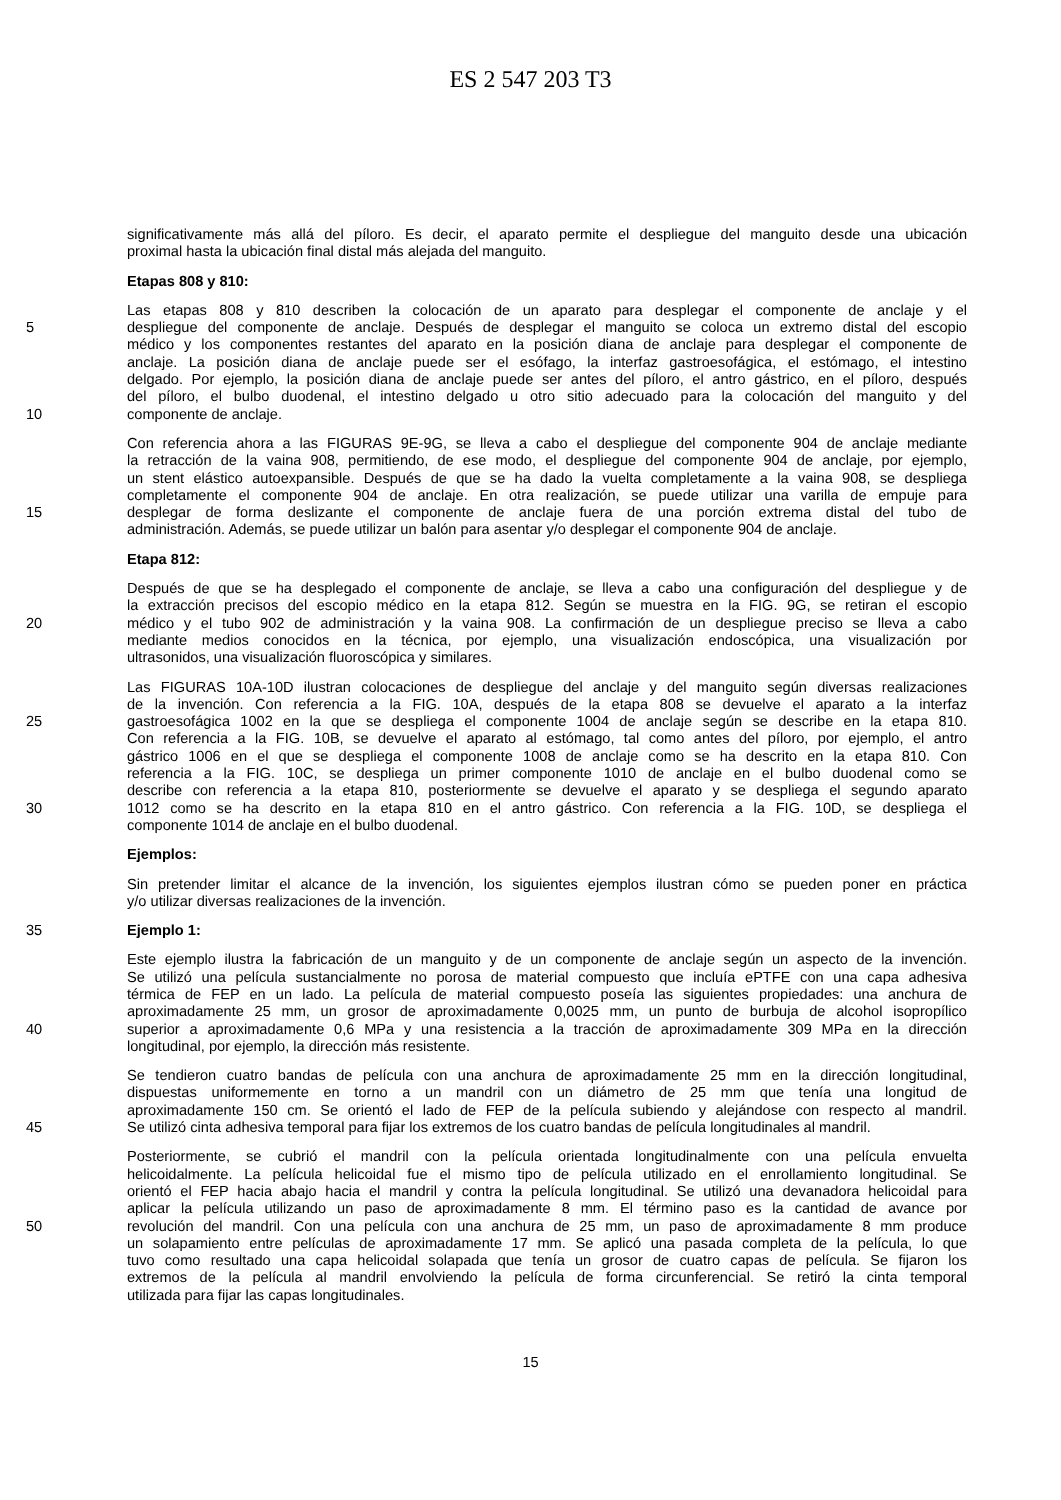ES 2 547 203 T3
significativamente más allá del píloro. Es decir, el aparato permite el despliegue del manguito desde una ubicación
proximal hasta la ubicación final distal más alejada del manguito.
Etapas 808 y 810:
Las etapas 808 y 810 describen la colocación de un aparato para desplegar el componente de anclaje y el
5 despliegue del componente de anclaje. Después de desplegar el manguito se coloca un extremo distal del escopio
médico y los componentes restantes del aparato en la posición diana de anclaje para desplegar el componente de
anclaje. La posición diana de anclaje puede ser el esófago, la interfaz gastroesofágica, el estómago, el intestino
delgado. Por ejemplo, la posición diana de anclaje puede ser antes del píloro, el antro gástrico, en el píloro, después
del píloro, el bulbo duodenal, el intestino delgado u otro sitio adecuado para la colocación del manguito y del
10 componente de anclaje.
Con referencia ahora a las FIGURAS 9E-9G, se lleva a cabo el despliegue del componente 904 de anclaje mediante
la retracción de la vaina 908, permitiendo, de ese modo, el despliegue del componente 904 de anclaje, por ejemplo,
un stent elástico autoexpansible. Después de que se ha dado la vuelta completamente a la vaina 908, se despliega
completamente el componente 904 de anclaje. En otra realización, se puede utilizar una varilla de empuje para
15 desplegar de forma deslizante el componente de anclaje fuera de una porción extrema distal del tubo de
administración. Además, se puede utilizar un balón para asentar y/o desplegar el componente 904 de anclaje.
Etapa 812:
Después de que se ha desplegado el componente de anclaje, se lleva a cabo una configuración del despliegue y de
la extracción precisos del escopio médico en la etapa 812. Según se muestra en la FIG. 9G, se retiran el escopio
20 médico y el tubo 902 de administración y la vaina 908. La confirmación de un despliegue preciso se lleva a cabo
mediante medios conocidos en la técnica, por ejemplo, una visualización endoscópica, una visualización por
ultrasonidos, una visualización fluoroscópica y similares.
Las FIGURAS 10A-10D ilustran colocaciones de despliegue del anclaje y del manguito según diversas realizaciones
de la invención. Con referencia a la FIG. 10A, después de la etapa 808 se devuelve el aparato a la interfaz
25 gastroesofágica 1002 en la que se despliega el componente 1004 de anclaje según se describe en la etapa 810.
Con referencia a la FIG. 10B, se devuelve el aparato al estómago, tal como antes del píloro, por ejemplo, el antro
gástrico 1006 en el que se despliega el componente 1008 de anclaje como se ha descrito en la etapa 810. Con
referencia a la FIG. 10C, se despliega un primer componente 1010 de anclaje en el bulbo duodenal como se
describe con referencia a la etapa 810, posteriormente se devuelve el aparato y se despliega el segundo aparato
30 1012 como se ha descrito en la etapa 810 en el antro gástrico. Con referencia a la FIG. 10D, se despliega el
componente 1014 de anclaje en el bulbo duodenal.
Ejemplos:
Sin pretender limitar el alcance de la invención, los siguientes ejemplos ilustran cómo se pueden poner en práctica
y/o utilizar diversas realizaciones de la invención.
35 Ejemplo 1:
Este ejemplo ilustra la fabricación de un manguito y de un componente de anclaje según un aspecto de la invención.
Se utilizó una película sustancialmente no porosa de material compuesto que incluía ePTFE con una capa adhesiva
térmica de FEP en un lado. La película de material compuesto poseía las siguientes propiedades: una anchura de
aproximadamente 25 mm, un grosor de aproximadamente 0,0025 mm, un punto de burbuja de alcohol isopropílico
40 superior a aproximadamente 0,6 MPa y una resistencia a la tracción de aproximadamente 309 MPa en la dirección
longitudinal, por ejemplo, la dirección más resistente.
Se tendieron cuatro bandas de película con una anchura de aproximadamente 25 mm en la dirección longitudinal,
dispuestas uniformemente en torno a un mandril con un diámetro de 25 mm que tenía una longitud de
aproximadamente 150 cm. Se orientó el lado de FEP de la película subiendo y alejándose con respecto al mandril.
45 Se utilizó cinta adhesiva temporal para fijar los extremos de los cuatro bandas de película longitudinales al mandril.
Posteriormente, se cubrió el mandril con la película orientada longitudinalmente con una película envuelta
helicoidalmente. La película helicoidal fue el mismo tipo de película utilizado en el enrollamiento longitudinal. Se
orientó el FEP hacia abajo hacia el mandril y contra la película longitudinal. Se utilizó una devanadora helicoidal para
aplicar la película utilizando un paso de aproximadamente 8 mm. El término paso es la cantidad de avance por
50 revolución del mandril. Con una película con una anchura de 25 mm, un paso de aproximadamente 8 mm produce
un solapamiento entre películas de aproximadamente 17 mm. Se aplicó una pasada completa de la película, lo que
tuvo como resultado una capa helicoidal solapada que tenía un grosor de cuatro capas de película. Se fijaron los
extremos de la película al mandril envolviendo la película de forma circunferencial. Se retiró la cinta temporal
utilizada para fijar las capas longitudinales.
15